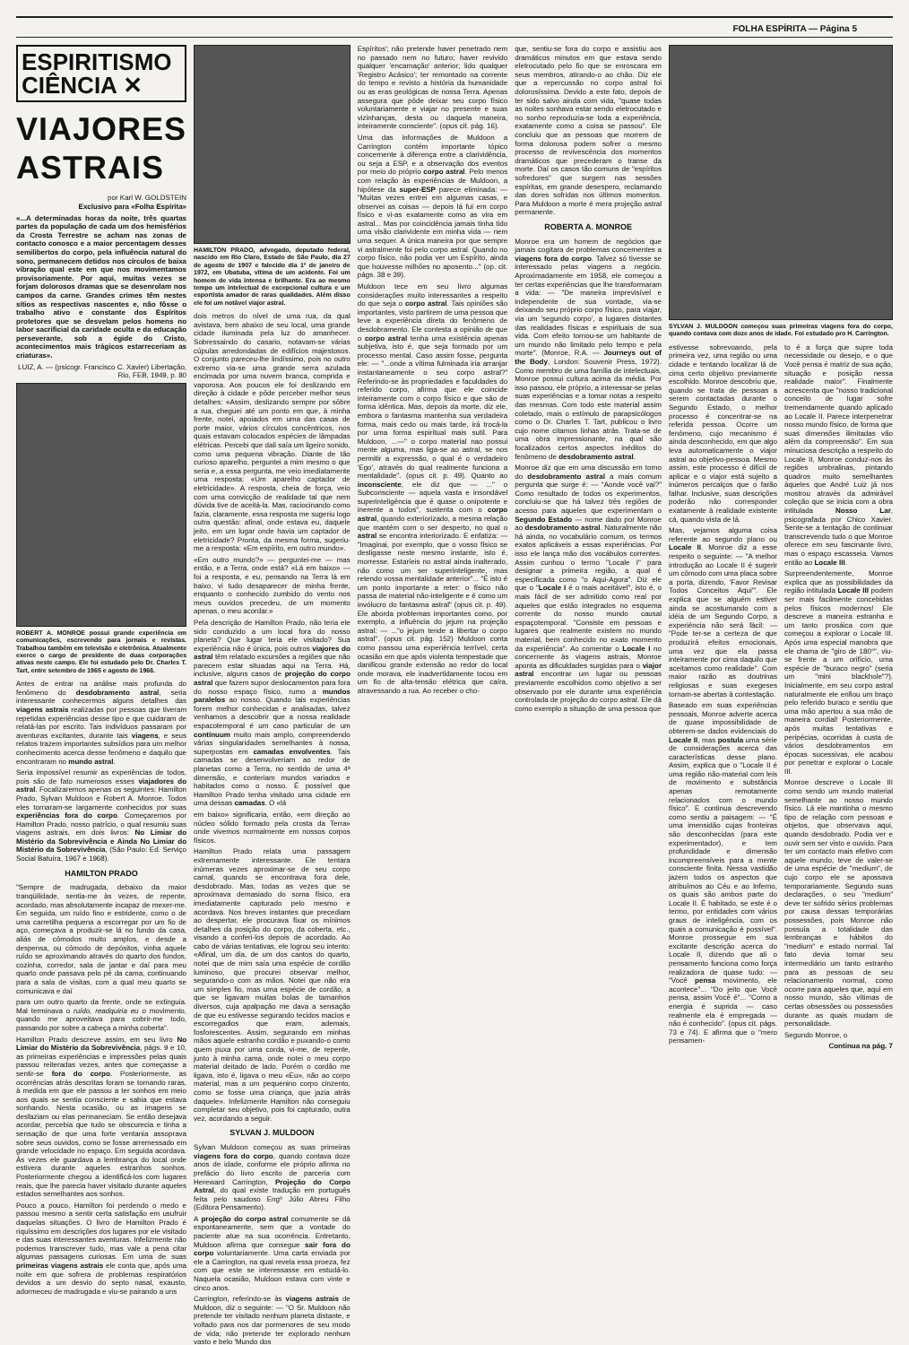FOLHA ESPÍRITA — Página 5
ESPIRITISMO
CIÊNCIA ✕
VIAJORES ASTRAIS
por Karl W. GOLDSTEIN
Exclusivo para «Folha Espírita»
«...A determinadas horas da noite, três quartas partes da população de cada um dos hemisférios da Crosta Terrestre se acham nas zonas de contacto conosco e a maior percentagem desses semilibertos do corpo, pela influência natural do sono, permanecem detidos nos círculos de baixa vibração qual este em que nos movimentamos provisoriamente. Por aqui, muitas vezes se forjam dolorosos dramas que se desenrolam nos campos da carne. Grandes crimes têm nestes sítios as respectivas nascentes e, não fôsse o trabalho ativo e constante dos Espíritos protetores que se desvelam pelos homens no labor sacrificial da caridade oculta e da educação perseverante, sob a égide do Cristo, acontecimentos mais trágicos estarreceriam as criaturas».
LUIZ, A. — (psicogr. Francisco C. Xavier) Libertação, Rio, FEB, 1949, p. 80
ROBERT A. MONROE possui grande experiência em comunicações, escrevendo para jornais e revistas. Trabalhou também em televisão e eletrônica. Atualmente exerce o cargo de presidente de duas corporações ativas neste campo. Ele foi estudado pelo Dr. Charles T. Tart, entre setembro de 1965 e agosto de 1966.
Antes de entrar na análise mais profunda do fenômeno do desdobramento astral, seria interessante conhecermos alguns detalhes das viagens astrais realizadas por pessoas que tiveram repetidas experiências desse tipo e que cuidaram de relatá-las por escrito. Tais indivíduos passaram por aventuras excitantes, durante tais viagens, e seus relatos trazem importantes subsídios para um melhor conhecimento acerca desse fenômeno e daquilo que encontraram no mundo astral.
Seria impossível resumir as experiências de todos, pois são de fato numerosos esses viajadores do astral. Focalizaremos apenas os seguintes: Hamilton Prado, Sylvan Muldoon e Robert A. Monroe. Todos eles tornaram-se largamente conhecidos por suas experiências fora do corpo. Começaremos por Hamilton Prado, nosso patrício, o qual resumiu suas viagens astrais, em dois livros: No Limiar do Mistério da Sobrevivência e Ainda No Limiar do Mistério da Sobrevivência, (São Paulo: Ed. Serviço Social Batuíra, 1967 e 1968).
HAMILTON PRADO
"Sempre de madrugada, debaixo da maior tranqüilidade, sentia-me às vezes, de repente, acordado, mas absolutamente incapaz de mexer-me. Em seguida, um ruído fino e estridente, como o de uma carretilha pequena a escorregar por um fio de aço, começava a produzir-se lá no fundo da casa, aliás de cômodos muito amplos, e desde a despensa, ou cômodo de depósitos, vinha aquele ruído se aproximando através do quarto dos fundos, cozinha, corredor, sala de jantar e daí para meu quarto onde passava pelo pé da cama, continuando para a sala de visitas, com a qual meu quarto se comunicava e daí
para um outro quarto da frente, onde se extinguia. Mal terminava o ruído, readquiria eu o movimento, quando me aproveitava para cobrir-me todo, passando por sobre a cabeça a minha coberta".
Hamilton Prado descreve assim, em seu livro No Limiar do Mistério da Sobrevivência, págs. 9 e 10, as primeiras experiências e impressões pelas quais passou reiteradas vezes, antes que começasse a sentir-se fora do corpo. Posteriormente, as ocorrências atrás descritas foram se tornando raras, à medida em que ele passou a ter sonhos em meio aos quais se sentia consciente e sabia que estava sonhando. Nesta ocasião, ou as imagens se desfaziam ou elas permaneciam. Se então desejava acordar, percebia que tudo se obscurecia e tinha a sensação de que uma forte ventania assoprava sobre seus ouvidos, como se fosse arremessado em grande velocidade no espaço. Em seguida acordava. Às vezes ele guardava a lembrança do local onde estivera durante aqueles estranhos sonhos. Posteriormente chegou a identificá-los com lugares reais, que lhe parecia haver visitado durante aqueles estados semelhantes aos sonhos.
Pouco a pouco, Hamilton foi perdendo o medo e passou mesmo a sentir certa satisfação em usufruir daquelas situações. O livro de Hamilton Prado é riquíssimo em descrições dos lugares por ele visitado e das suas interessantes aventuras. Infelizmente não podemos transcrever tudo, mas vale a pena citar algumas passagens curiosas. Em uma de suas primeiras viagens astrais ele conta que, após uma noite em que sofrera de problemas respiratórios devidos a um desvio do septo nasal, exausto, adormeceu de madrugada e viu-se pairando a uns
HAMILTON PRADO, advogado, deputado federal, nascido em Rio Claro, Estado de São Paulo, dia 27 de agosto de 1907 e falecido dia 1º de janeiro de 1972, em Ubatuba, vítima de um acidente. Foi um homem de vida intensa e brilhante. Era ao mesmo tempo um intelectual de excepcional cultura e um esportista amador de raras qualidades. Além disso ele foi um notável viajor astral.
dois metros do nível de uma rua, da qual avistava, bem abaixo de seu local, uma grande cidade iluminada pela luz do amanhecer. Sobressaindo do casario, notavam-se várias cúpulas arredondadas de edifícios majestosos. O conjunto pareceu-lhe lindíssimo, pois no outro extremo via-se uma grande serra azulada encimada por uma nuvem branca, comprida e vaporosa. Aos poucos ele foi deslizando em direção à cidade e pôde perceber melhor seus detalhes: «Assim, deslizando sempre por sôbre a rua, cheguei até um ponto em que, à minha frente, notei, apoiados em uma das casas de porte maior, vários círculos concêntricos, nos quais estavam colocados espécies de lâmpadas elétricas. Percebi que dali saía um ligeiro sonido, como uma pequena vibração. Diante de tão curioso aparelho, perguntei a mim mesmo o que seria e, a essa pergunta, me veio imediatamente uma resposta: «Um aparelho captador de eletricidade». A resposta, cheia de força, veio com uma convicção de realidade tal que nem dúvida tive de aceitá-la. Mas, raciocinando como fazia, claramente, essa resposta me sugeriu logo outra questão: afinal, onde estava eu, daquele jeito, em um lugar onde havia um captador de eletricidade? Pronta, da mesma forma, sugeriu-me a resposta: «Em espírito, em outro mundo».
«Em outro mundo?» — perguntei-me — mas então, e a Terra, onde está? «Lá em baixo» — foi a resposta, e eu, pensando na Terra lá em baixo, vi tudo desaparecer de minha frente, enquanto o conhecido zumbido do vento nos meus ouvidos precedeu, de um momento apenas, o meu acordar.»
Pela descrição de Hamilton Prado, não teria ele sido conduzido a um local fora do nosso planeta? Que lugar teria ele visitado? Sua experiência não é única, pois outros viajores do astral têm relatado excursões a regiões que não parecem estar situadas aqui na Terra. Há, inclusive, alguns casos de projeção do corpo astral que fazem supor deslocamentos para fora do nosso espaço físico, rumo a mundos paralelos ao nosso. Quando tais experiências forem melhor conhecidas e analisadas, talvez venhamos a descobrir que a nossa realidade espacotemporal é um caso particular de um contínuum muito mais amplo, compreendendo várias singularidades semelhantes à nossa, superpostas em camadas envolventes. Tais camadas se desenvolveriam ao redor de planetas como a Terra, no sentido de uma 4ª dimensão, e conteriam mundos variados e habitados como o nosso. É possível que Hamilton Prado tenha visitado uma cidade em uma dessas camadas. O «lá
em baixo» significaria, então, «em direção ao núcleo sólido formado pela crosta da Terra» onde vivemos normalmente em nossos corpos físicos.
Hamilton Prado relata uma passagem extremamente interessante. Ele tentara inúmeras vezes aproximar-se de seu corpo carnal, quando se encontrava fora dele, desdobrado. Mas, todas as vezes que se aproximava demasiado do soma físico, era imediatamente capturado pelo mesmo e acordava. Nos breves instantes que precediam ao despertar, ele procurava fixar os mínimos detalhes da posição do corpo, da coberta, etc., visando a conferi-los depois de acordado. Ao cabo de várias tentativas, ele logrou seu intento: «Afinal, um dia, de um dos cantos do quarto, notei que de mim saía uma espécie de cordão luminoso, que procurei observar melhor, segurando-o com as mãos. Notei que não era um simples fio, mas uma espécie de cordão, a que se ligavam muitas bolas de tamanhos diversos, cuja apalpação me dava a sensação de que eu estivesse segurando tecidos macios e escorregadios que eram, ademais, fosforescentes. Assim, segurando em minhas mãos aquele estranho cordão e puxando-o como quem puxa por uma corda, vi-me, de repente, junto à minha cama, onde notei o meu corpo material deitado de lado. Porém o cordão me ligava, isto é, ligava o meu «Eu», não ao corpo material, mas a um pequenino corpo cinzento, como se fosse uma criança, que jazia atrás daquele». Infelizmente Hamilton não conseguiu completar seu objetivo, pois foi capturado, outra vez, acordando a seguir.
SYLVAN J. MULDOON
Sylvan Muldoon começou as suas primeiras viagens fora do corpo, quando contava doze anos de idade, conforme ele próprio afirma no prefácio do livro escrito de parceria com Hereward Carrington, Projeção do Corpo Astral, do qual existe tradução em português feita pelo saudoso Engº Júlio Abreu Filho (Editora Pensamento).
A projeção do corpo astral comumente se dá espontaneamente, sem que a vontade do paciente atue na sua ocorrência. Entretanto, Muldoon afirma que conseguе sair fora do corpo voluntariamente. Uma carta enviada por ele a Carrington, na qual revela essa proeza, fez com que este se interessasse em estudá-lo. Naquela ocasião, Muldoon estava com vinte e cinco anos.
Carrington, referindo-se às viagens astrais de Muldoon, diz o seguinte: — "O Sr. Muldoon não pretende ter visitado nenhum planeta distante, e voltado para nos dar pormenores de seu modo de vida; não pretende ter explorado nenhum vasto e belo 'Mundo dos
Espíritos'; não pretende haver penetrado nem no passado nem no futuro; haver revivido qualquer 'encarnação' anterior; lido qualquer 'Registro Acásico'; ter remontado na corrente do tempo e revisto a história da humanidade ou as eras geológicas de nossa Terra. Apenas assegura que pôde deixar seu corpo físico voluntariamente e viajar no presente e suas vizinhanças, desta ou daquela maneira, inteiramente consciente". (opus cit. pág. 16).
Uma das informações de Muldoon a Carrington contém importante tópico concernente à diferença entre a clarividência, ou seja a ESP, e a observação dos eventos por meio do próprio corpo astral. Pelo menos com relação às experiências de Muldoon, a hipótese da super-ESP parece eliminada: — "Muitas vezes entrei em algumas casas, e observei as coisas — depois lá fui em corpo físico e vi-as exatamente como as vira em astral... Mas por coincidência jamais tinha tido uma visão clarividente em minha vida — nem uma sequer. A única maneira por que sempre vi astralmente foi pelo corpo astral. Quando no corpo físico, não podia ver um Espírito, ainda que houvesse milhões no aposento..." (op. cit. págs. 38 e 39).
Muldoon tece em seu livro algumas considerações muito interessantes a respeito do que seja o corpo astral. Tais opiniões são importantes, visto partirem de uma pessoa que teve a experiência direta do fenômeno de desdobramento. Ele contesta a opinião de que o corpo astral tenha uma existência apenas subjetiva, isto é, que seja formado por um processo mental. Caso assim fosse, pergunta ele: — "...onde a vítima fulminada iria arranjar instantaneamente o seu corpo astral?" Referindo-se às propriedades e faculdades do referido corpo, afirma que ele coincide inteiramente com o corpo físico e que são de forma idêntica. Mas, depois da morte, diz ele, embora o fantasma mantenha sua verdadeira forma, mais cedo ou mais tarde, irá trocá-la por uma forma espiritual mais sutil. Para Muldoon, ...—" o corpo material nao possui mente alguma, mas liga-se ao astral, se nos permitir a expressão, o qual é o verdadeiro 'Ego', através do qual realmente funciona a mentalidade". (opus cit. p. 49). Quanto ao inconsciente, ele diz que — ..." o Subconsciente — aquela vasta e insondável superinteligência que é quase o onipotente e inerente a todos", sustenta com o corpo astral, quando exteriorizado, a mesma relação que mantém com o ser desperto, no qual o astral se encontra interiorizado. E enfatiza: — "Imaginai, por exemplo, que o vosso físico se desligasse neste mesmo instante, isto é, morresse. Estaríeis no astral ainda inalterado, não como um ser superinteligente, mas retendo vossa mentalidade anterior"... "É isto é um ponto importante a reter: o físico não passa de material não-inteligente e é como um invólucro do fantasma astral" (opus cit. p. 49). Ele aborda problemas importantes como, por exemplo, a influência do jejum na projeção astral: — ..."o jejum tende a libertar o corpo astral". (opus cit. pág. 152) Muldoon conta como passou uma experiência terrível, certa ocasião em que após violenta tempestade que danificou grande extensão ao redor do local onde morava, ele inadvertidamente tocou em um fio de alta-tensão elétrica que caíra, atravessando a rua. Ao receber o cho-
que, sentiu-se fora do corpo e assistiu aos dramáticos minutos em que estava sendo eletrocutado pelo fio que se enroscara em seus membros, atirando-o ao chão. Diz ele que a repercussão no corpo astral foi dolorosíssima. Devido a este fato, depois de ter sido salvo ainda com vida, "quase todas as noites sonhava estar sendo eletrocutado e no sonho reproduzia-se toda a experiência, exatamente como a coisa se passou". Ele concluiu que as pessoas que morrem de forma dolorosa podem sofrer o mesmo processo de revivescência dos momentos dramáticos que precederam o transe da morte. Daí os casos tão comuns de "espíritos sofredores" que surgem nas sessões espíritas, em grande desespero, reclamando das dores sofridas nos últimos momentos. Para Muldoon a morte é mera projeção astral permanente.
ROBERTA A. MONROE
Monroe era um homem de negócios que jamais cogitara de problemas concernentes a viagens fora do corpo. Talvez só tivesse se interessado pelas viagens a negócio. Aproximadamente em 1958, ele começou a ter certas experiências que lhe transformaram a vida: — "De maneira imprevisível e independente de sua vontade, via-se deixando seu próprio corpo físico, para viajar, via um 'segundo corpo', a lugares distantes das realidades físicas e espirituais de sua vida. Com efeito tornou-se um habitante de um mundo não limitado pelo tempo e pela morte". (Monroe, R.A. — Journeys out of the Body, London: Souvenir Press, 1972). Como membro de uma família de intelectuais, Monroe possui cultura acima da média. Por isso passou, ele próprio, a interessar-se pelas suas experiências e a tomar notas a respeito das mesmas. Com todo este material assim coletado, mais o estímulo de parapsicólogos como o Dr. Charles T. Tart, publicou o livro cujo nome citamos linhas atrás. Trata-se de uma obra impressionante, na qual são focalizados certos aspectos inéditos do fenômeno de desdobramento astral.
Monroe diz que em uma discussão em torno do desdobramento astral a mais comum pergunta que surge é: — "Aonde você vai?" Como resultado de todos os experimentos, concluiu-se que há talvez três regiões de acesso para aqueles que experimentam o Segundo Estado — nome dado por Monroe ao desdobramento astral. Naturalmente não há ainda, no vocabulário comum, os termos exatos aplicáveis a essas experiências. Por isso ele lança mão dos vocábulos correntes. Assim cunhou o termo "Locale I" para designar a primeira região, a qual é especificada como "o Aqui-Agora". Diz ele que o "Locale I é o mais aceitável", isto é, o mais fácil de ser admitido como real por aqueles que estão integrados no esquema corrente do nosso mundo causal espaçotemporal. "Consiste em pessoas e lugares que realmente existem no mundo material, bem conhecido no exato momento da experiência". Ao comentar o Locale I no concernente às viagens astrais, Monroe aponta as dificuldades surgidas para o viajor astral encontrar um lugar ou pessoas previamente escolhidos como objetivo a ser observado por ele durante uma experiência controlada de projeção do corpo astral. Ele dá como exemplo a situação de uma pessoa que
SYLVAN J. MULDOON começou suas primeiras viagens fora do corpo, quando contava com doze anos de idade. Foi estudado pro H. Carrington.
estivesse sobrevoando, pela primeira vez, uma região ou uma cidade e tentando localizar lá de cima certo objetivo previamente escolhido. Monroe descobriu que, quando se trata de pessoas a serem contactadas durante o Segundo Estado, o melhor processo é concentrar-se na referida pessoa. Ocorre um fenômeno, cujo mecanismo é ainda desconhecido, em que algo leva automaticamente o viajor astral ao objetivo-pessoa. Mesmo assim, este processo é difícil de aplicar e o viajor está sujeito a inúmeros percalços que o farão falhar. Inclusive, suas descrições poderão não corresponder exatamente à realidade existente cá, quando vista de lá.
Mas, vejamos alguma coisa referente ao segundo plano ou Locale II. Monroe diz a esse respeito o seguinte: — "A melhor introdução ao Locale II é sugerir um cômodo com uma placa sobre a porta, dizendo, 'Favor Revisar Todos Conceitos Aqui'". Ele explica que se alguém estiver ainda se acostumando com a idéia de um Segundo Corpo, a experiência não será fácil: — "Pode ter-se a certeza de que produzirá efeitos emocionais, uma vez que ela passa inteiramente por cima daquilo que aceitamos como realidade". Com maior razão as doutrinas religiosas e suas exegeses tornam-se abertas à contestação.
Baseado em suas experiências pessoais, Monroe adverte acerca de quase impossibilidade de obterem-se dados evidenciais do Locale II, mas postula uma série de considerações acerca das características desse plano. Assim, explica que o "Locale II é uma região não-material com leis de movimento e substância apenas remotamente relacionados com o mundo físico". E continua descrevendo como sentiu a paisagem: — "É uma imensidão cujas fronteiras são desconhecidas (para este experimentador), e tem profundidade e dimensão incompreensíveis para a mente consciente finita. Nessa vastidão jazem todos os aspectos que atribuímos ao Céu e ao Inferno, os quais são ambos parte do Locale II. É habitado, se este é o termo, por entidades com vários graus de inteligência, com os quais a comunicação é possível". Monroe prossegue em sua excitante descrição acerca do Locale II, dizendo que ali o pensamento funciona como força realizadora de quase tudo: — "Você pensa movimento, ele acontece"... "Do jeito que Você pensa, assim Você é"... "Como a energia é suprida — caso realmente ela é empregada — não é conhecido". (opus cit. págs. 73 e 74). E afirma que o "mero pensamen-
to é a força que supre toda necessidade ou desejo, e o que Você pensa é matriz de sua ação, situação e posição nessa realidade maior". Finalmente acrescenta que "nosso tradicional conceito de lugar sofre tremendamente quando aplicado ao Locale II. Parece interpenetrar nosso mundo físico, de forma que suas dimensões ilimitadas vão além da compreensão". Em sua minuciosa descrição a respeito do Locale II, Monroe conduz-nos às regiões umbralinas, pintando quadros muito semelhantes àqueles que André Luiz já nos mostrou através da admirável coleção que se inicia com a obra intitulada Nosso Lar, psicografada por Chico Xavier. Sente-se a tentação de continuar transcrevendo tudo o que Monroe oferece em seu fascinante livro, mas o espaço escasseia. Vamos então ao Locale III.
Surpreendentemente, Monroe explica que as possibilidades da região intitulada Locale III podem ser mais facilmente concebidas pelos físicos modernos! Ele descreve a maneira estranha e um tanto prosáica com que começou a explorar o Locale III. Após uma especial manobra que ele chama de "giro de 180°", viu-se frente a um orifício, uma espécie de "buraco negro" (seria um "mini blackhole"?). Inicialmente, em seu corpo astral naturalmente ele enfiou um braço pelo referido buraco e sentiu que uma mão apertou a sua mão de maneira cordial! Posteriormente, após muitas tentativas e peripécias, ocorridas à custa de vários desdobramentos em épocas sucessivas, ele acabou por penetrar e explorar o Locale III.
Monroe descreve o Locale III como sendo um mundo material semelhante ao nosso mundo físico. Lá ele mantinha o mesmo tipo de relação com pessoas e objetos, que observava aqui, quando desdobrado. Podia ver e ouvir sem ser visto e ouvido. Para ter um contacto mais efetivo com aquele mundo, teve de valer-se de uma espécie de "medium", de cujo corpo ele se apossava temporariamente. Segundo suas declarações, o seu "medium" deve ter sofrido sérios problemas por causa dessas temporárias possessões, pois Monroe não possuía a totalidade das lembranças e hábitos do "medium" e estado normal. Tal fato devia tornar seu intermediário um tanto estranho para as pessoas de seu relacionamento normal, como ocorre para aqueles que, aqui em nosso mundo, são vítimas de certas obsessões ou possessões durante as quais mudam de personalidade.
Segundo Monroe, o
Continua na pág. 7